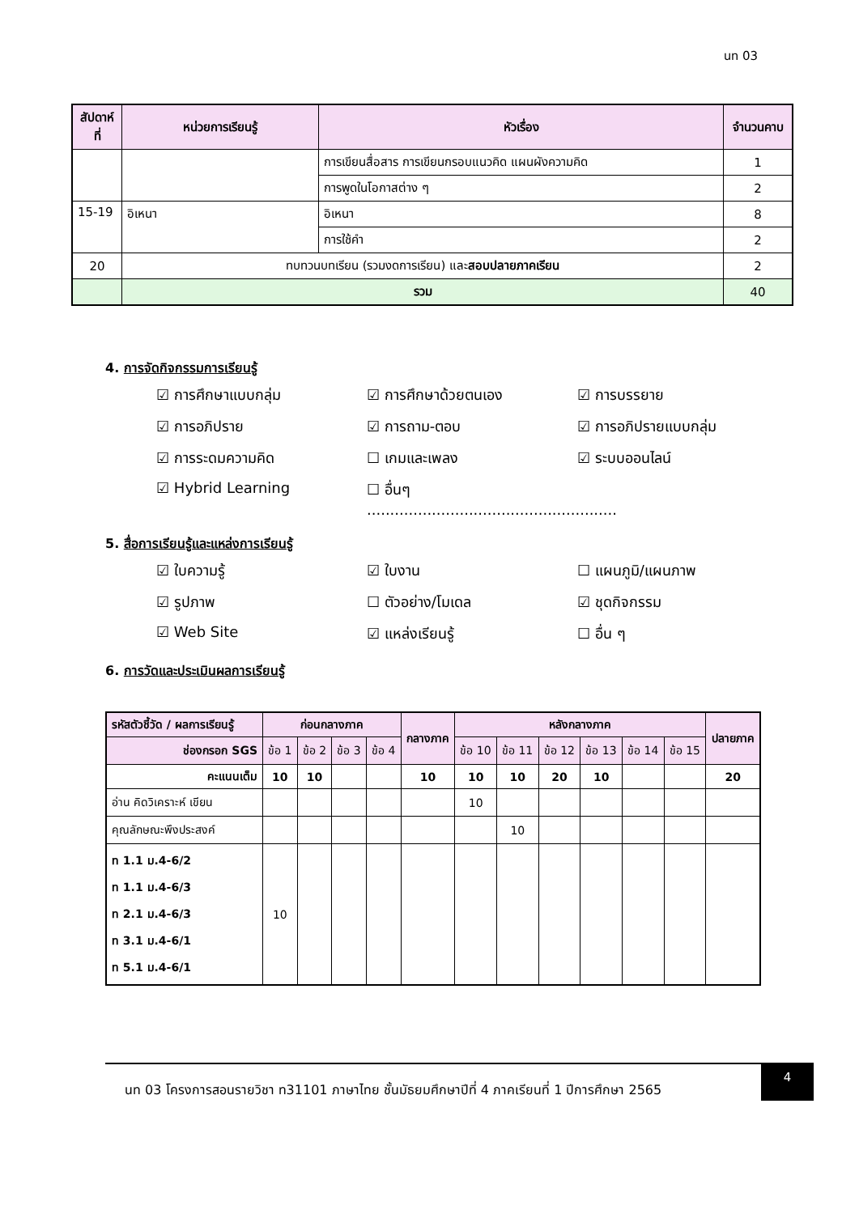นท 03
| สัปดาห์ที่ | หน่วยการเรียนรู้ | หัวเรื่อง | จำนวนคาบ |
| --- | --- | --- | --- |
| | | การเขียนสื่อสาร การเขียนกรอบแนวคิด แผนผังความคิด | 1 |
| | | การพูดในโอกาสต่าง ๆ | 2 |
| 15-19 | อิเหนา | อิเหนา | 8 |
| | | การใช้คำ | 2 |
| 20 | ทบทวนบทเรียน (รวมงดการเรียน) และ สอบปลายภาคเรียน | | 2 |
| | รวม | | 40 |
4. การจัดกิจกรรมการเรียนรู้
☑ การศึกษาแบบกลุ่ม
☑ การศึกษาด้วยตนเอง
☑ การบรรยาย
☑ การอภิปราย
☑ การถาม-ตอบ
☑ การอภิปรายแบบกลุ่ม
☑ การระดมความคิด
☐ เกมและเพลง
☑ ระบบออนไลน์
☑ Hybrid Learning
☐ อื่นๆ ......................................................
5. สื่อการเรียนรู้และแหล่งการเรียนรู้
☑ ใบความรู้
☑ ใบงาน
☐ แผนภูมิ/แผนภาพ
☑ รูปภาพ
☐ ตัวอย่าง/โมเดล
☑ ชุดกิจกรรม
☑ Web Site
☑ แหล่งเรียนรู้
☐ อื่น ๆ
6. การวัดและประเมินผลการเรียนรู้
| รหัสตัวชี้วัด / ผลการเรียนรู้ | ก่อนกลางภาค | | | | กลางภาค | หลังกลางภาค | | | | | | ปลายภาค |
| --- | --- | --- | --- | --- | --- | --- | --- | --- | --- | --- | --- | --- |
| ช่องกรอก SGS | ข้อ 1 | ข้อ 2 | ข้อ 3 | ข้อ 4 | | ข้อ 10 | ข้อ 11 | ข้อ 12 | ข้อ 13 | ข้อ 14 | ข้อ 15 | |
| คะแนนเต็ม | 10 | 10 | | | 10 | 10 | 10 | 20 | 10 | | | 20 |
| อ่าน คิดวิเคราะห์ เขียน | | | | | | 10 | | | | | | |
| คุณลักษณะพึงประสงค์ | | | | | | | 10 | | | | | |
| ท 1.1 ม.4-6/2 ท 1.1 ม.4-6/3 ท 2.1 ม.4-6/3 ท 3.1 ม.4-6/1 ท 5.1 ม.4-6/1 | 10 | | | | | | | | | | | |
นท 03 โครงการสอนรายวิชา ท31101 ภาษาไทย ชั้นมัธยมศึกษาปีที่ 4 ภาคเรียนที่ 1 ปีการศึกษา 2565
4